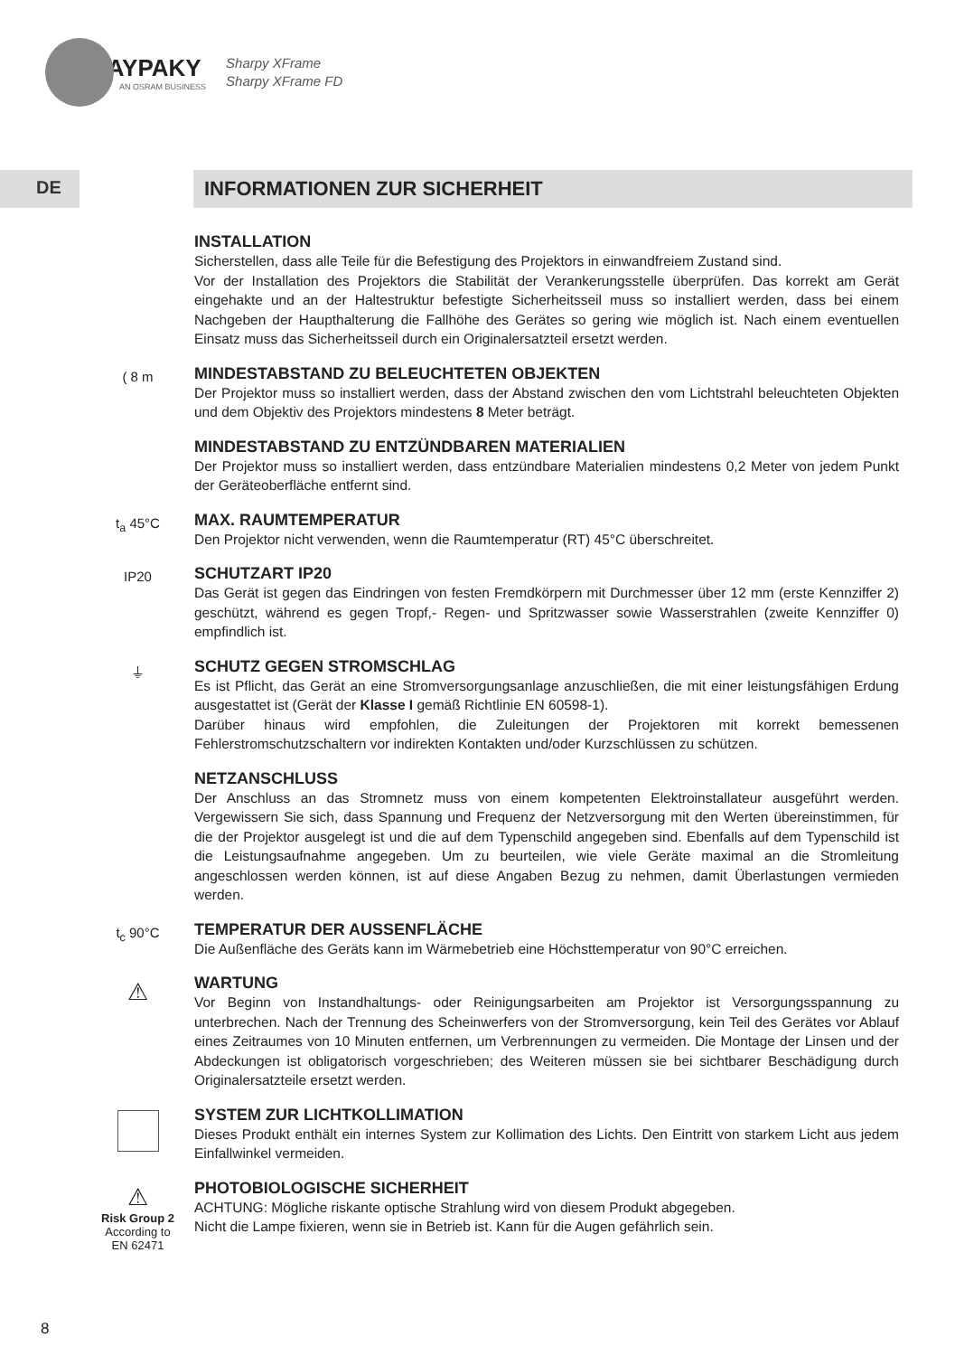CLAYPAKY
AN OSRAM BUSINESS
Sharpy XFrame
Sharpy XFrame FD
DE INFORMATIONEN ZUR SICHERHEIT
INSTALLATION
Sicherstellen, dass alle Teile für die Befestigung des Projektors in einwandfreiem Zustand sind.
Vor der Installation des Projektors die Stabilität der Verankerungsstelle überprüfen. Das korrekt am Gerät eingehakte und an der Haltestruktur befestigte Sicherheitsseil muss so installiert werden, dass bei einem Nachgeben der Haupthalterung die Fallhöhe des Gerätes so gering wie möglich ist. Nach einem eventuellen Einsatz muss das Sicherheitsseil durch ein Originalersatzteil ersetzt werden.
( 8 m
MINDESTABSTAND ZU BELEUCHTETEN OBJEKTEN
Der Projektor muss so installiert werden, dass der Abstand zwischen den vom Lichtstrahl beleuchteten Objekten und dem Objektiv des Projektors mindestens 8 Meter beträgt.
MINDESTABSTAND ZU ENTZÜNDBAREN MATERIALIEN
Der Projektor muss so installiert werden, dass entzündbare Materialien mindestens 0,2 Meter von jedem Punkt der Geräteoberfläche entfernt sind.
t<sub>a</sub> 45°C
MAX. RAUMTEMPERATUR
Den Projektor nicht verwenden, wenn die Raumtemperatur (RT) 45°C überschreitet.
IP20
SCHUTZART IP20
Das Gerät ist gegen das Eindringen von festen Fremdkörpern mit Durchmesser über 12 mm (erste Kennziffer 2) geschützt, während es gegen Tropf,- Regen- und Spritzwasser sowie Wasserstrahlen (zweite Kennziffer 0) empfindlich ist.
⏚
SCHUTZ GEGEN STROMSCHLAG
Es ist Pflicht, das Gerät an eine Stromversorgungsanlage anzuschließen, die mit einer leistungsfähigen Erdung ausgestattet ist (Gerät der Klasse I gemäß Richtlinie EN 60598-1).
Darüber hinaus wird empfohlen, die Zuleitungen der Projektoren mit korrekt bemessenen Fehlerstromschutzschaltern vor indirekten Kontakten und/oder Kurzschlüssen zu schützen.
NETZANSCHLUSS
Der Anschluss an das Stromnetz muss von einem kompetenten Elektroinstallateur ausgeführt werden. Vergewissern Sie sich, dass Spannung und Frequenz der Netzversorgung mit den Werten übereinstimmen, für die der Projektor ausgelegt ist und die auf dem Typenschild angegeben sind. Ebenfalls auf dem Typenschild ist die Leistungsaufnahme angegeben. Um zu beurteilen, wie viele Geräte maximal an die Stromleitung angeschlossen werden können, ist auf diese Angaben Bezug zu nehmen, damit Überlastungen vermieden werden.
t<sub>c</sub> 90°C
TEMPERATUR DER AUSSENFLÄCHE
Die Außenfläche des Geräts kann im Wärmebetrieb eine Höchsttemperatur von 90°C erreichen.
⚠
WARTUNG
Vor Beginn von Instandhaltungs- oder Reinigungsarbeiten am Projektor ist Versorgungsspannung zu unterbrechen. Nach der Trennung des Scheinwerfers von der Stromversorgung, kein Teil des Gerätes vor Ablauf eines Zeitraumes von 10 Minuten entfernen, um Verbrennungen zu vermeiden. Die Montage der Linsen und der Abdeckungen ist obligatorisch vorgeschrieben; des Weiteren müssen sie bei sichtbarer Beschädigung durch Originalersatzteile ersetzt werden.
SYSTEM ZUR LICHTKOLLIMATION
Dieses Produkt enthält ein internes System zur Kollimation des Lichts. Den Eintritt von starkem Licht aus jedem Einfallwinkel vermeiden.
⚠
Risk Group 2
According to
EN 62471
PHOTOBIOLOGISCHE SICHERHEIT
ACHTUNG: Mögliche riskante optische Strahlung wird von diesem Produkt abgegeben.
Nicht die Lampe fixieren, wenn sie in Betrieb ist. Kann für die Augen gefährlich sein.
8